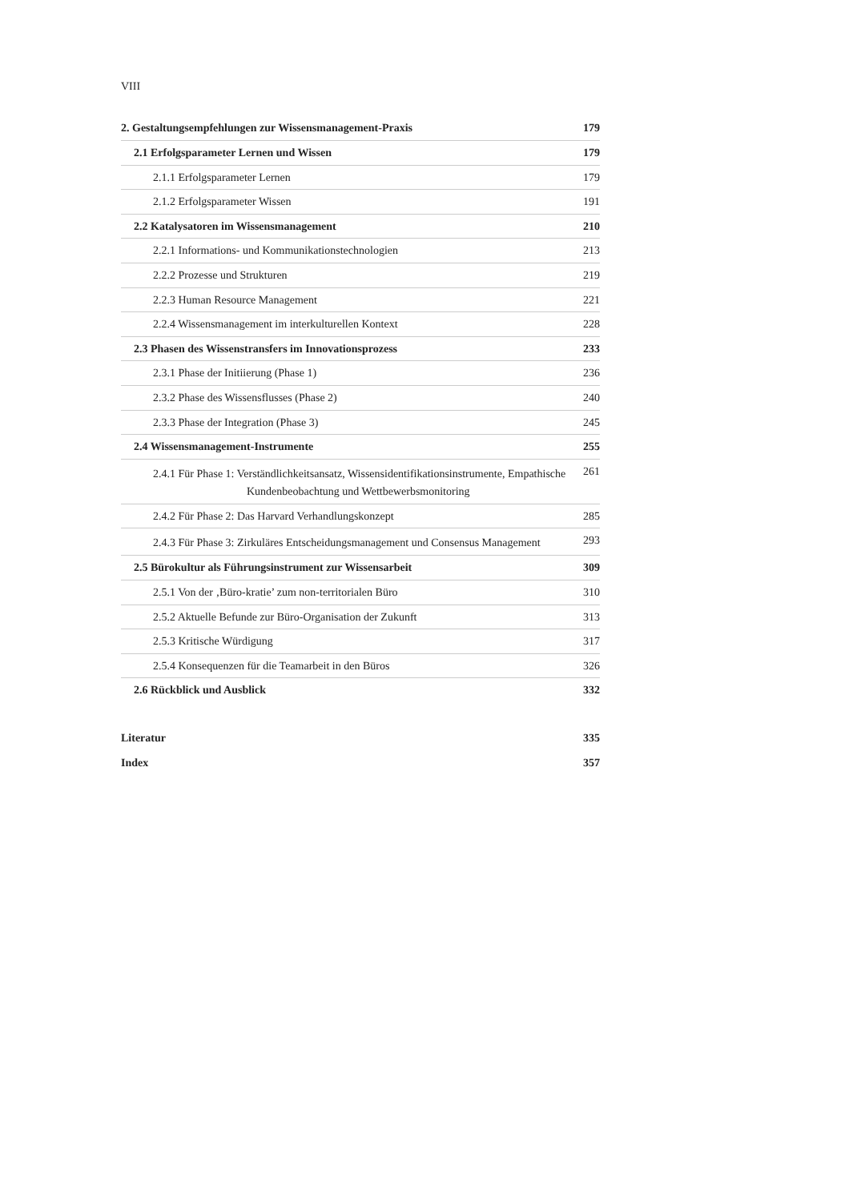VIII
| 2. Gestaltungsempfehlungen zur Wissensmanagement-Praxis | 179 |
| 2.1 Erfolgsparameter Lernen und Wissen | 179 |
| 2.1.1 Erfolgsparameter Lernen | 179 |
| 2.1.2 Erfolgsparameter Wissen | 191 |
| 2.2 Katalysatoren im Wissensmanagement | 210 |
| 2.2.1 Informations- und Kommunikationstechnologien | 213 |
| 2.2.2 Prozesse und Strukturen | 219 |
| 2.2.3 Human Resource Management | 221 |
| 2.2.4 Wissensmanagement im interkulturellen Kontext | 228 |
| 2.3 Phasen des Wissenstransfers im Innovationsprozess | 233 |
| 2.3.1 Phase der Initiierung (Phase 1) | 236 |
| 2.3.2 Phase des Wissensflusses (Phase 2) | 240 |
| 2.3.3 Phase der Integration (Phase 3) | 245 |
| 2.4 Wissensmanagement-Instrumente | 255 |
| 2.4.1 Für Phase 1: Verständlichkeitsansatz, Wissensidentifikationsinstrumente, Empathische Kundenbeobachtung und Wettbewerbsmonitoring | 261 |
| 2.4.2 Für Phase 2: Das Harvard Verhandlungskonzept | 285 |
| 2.4.3 Für Phase 3: Zirkuläres Entscheidungsmanagement und Consensus Management | 293 |
| 2.5 Bürokultur als Führungsinstrument zur Wissensarbeit | 309 |
| 2.5.1 Von der ‚Büro-kratie’ zum non-territorialen Büro | 310 |
| 2.5.2 Aktuelle Befunde zur Büro-Organisation der Zukunft | 313 |
| 2.5.3 Kritische Würdigung | 317 |
| 2.5.4 Konsequenzen für die Teamarbeit in den Büros | 326 |
| 2.6 Rückblick und Ausblick | 332 |
| Literatur | 335 |
| Index | 357 |